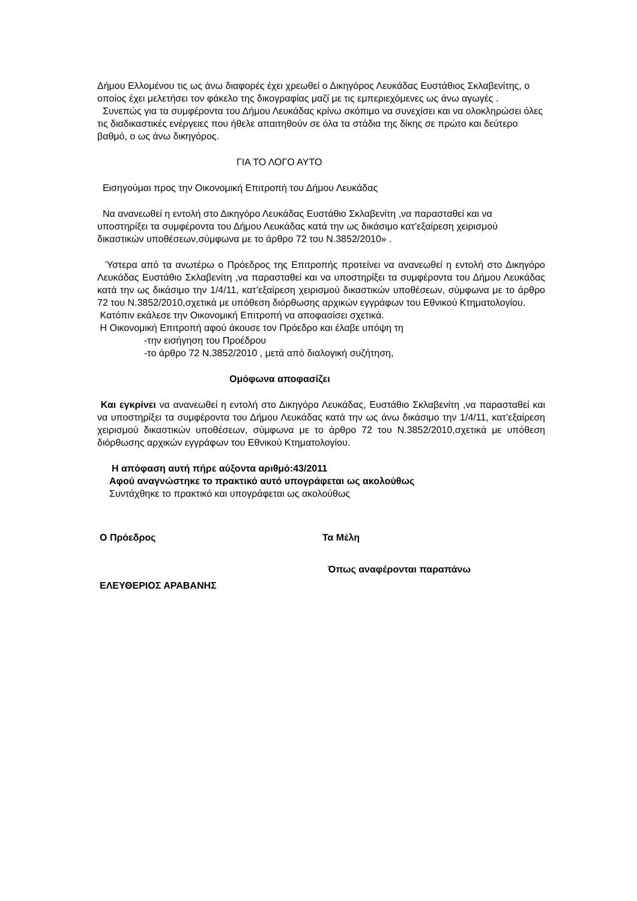Δήμου Ελλομένου τις ως άνω διαφορές έχει χρεωθεί ο Δικηγόρος Λευκάδας Ευστάθιος Σκλαβενίτης, ο οποίος έχει μελετήσει τον φάκελο της δικογραφίας μαζί με τις εμπεριεχόμενες ως άνω αγωγές .
Συνεπώς για τα συμφέροντα του Δήμου Λευκάδας κρίνω σκόπιμο να συνεχίσει και να ολοκληρώσει όλες τις διαδικαστικές ενέργειες που ήθελε απαιτηθούν σε όλα τα στάδια της δίκης σε πρώτο και δεύτερο βαθμό, ο ως άνω δικηγόρος.
ΓΙΑ ΤΟ ΛΟΓΟ ΑΥΤΟ
Εισηγούμαι προς την Οικονομική Επιτροπή του Δήμου Λευκάδας
Να ανανεωθεί η εντολή στο Δικηγόρο Λευκάδας Ευστάθιο Σκλαβενίτη ,να παρασταθεί και να υποστηρίξει τα συμφέροντα του Δήμου Λευκάδας κατά την ως δικάσιμο κατ’εξαίρεση χειρισμού δικαστικών υποθέσεων,σύμφωνα με το άρθρο 72 του Ν.3852/2010» .
Ύστερα από τα ανωτέρω ο Πρόεδρος της Επιτροπής προτείνει να ανανεωθεί η εντολή στο Δικηγόρο Λευκάδας Ευστάθιο Σκλαβενίτη ,να παρασταθεί και να υποστηρίξει τα συμφέροντα του Δήμου Λευκάδας κατά την ως δικάσιμο την 1/4/11, κατ’εξαίρεση χειρισμού δικαστικών υποθέσεων, σύμφωνα με το άρθρο 72 του Ν.3852/2010,σχετικά με υπόθεση διόρθωσης αρχικών εγγράφων του Εθνικού Κτηματολογίου.
Κατόπιν εκάλεσε την Οικονομική Επιτροπή να αποφασίσει σχετικά.
Η Οικονομική Επιτροπή αφού άκουσε τον Πρόεδρο και έλαβε υπόψη τη
-την εισήγηση του Προέδρου
-το άρθρο 72 Ν.3852/2010 , μετά από διαλογική συζήτηση,
Ομόφωνα αποφασίζει
Και εγκρίνει να ανανεωθεί η εντολή στο Δικηγόρο Λευκάδας, Ευστάθιο Σκλαβενίτη ,να παρασταθεί και να υποστηρίξει τα συμφέροντα του Δήμου Λευκάδας κατά την ως άνω δικάσιμο την 1/4/11, κατ’εξαίρεση χειρισμού δικαστικών υποθέσεων, σύμφωνα με το άρθρο 72 του Ν.3852/2010,σχετικά με υπόθεση διόρθωσης αρχικών εγγράφων του Εθνικού Κτηματολογίου.
Η απόφαση αυτή πήρε αύξοντα αριθμό:43/2011
Αφού αναγνώστηκε το πρακτικό αυτό υπογράφεται ως ακολούθως
Συντάχθηκε το πρακτικό και υπογράφεται ως ακολούθως
Ο Πρόεδρος Τα Μέλη
Όπως αναφέρονται παραπάνω
ΕΛΕΥΘΕΡΙΟΣ ΑΡΑΒΑΝΗΣ